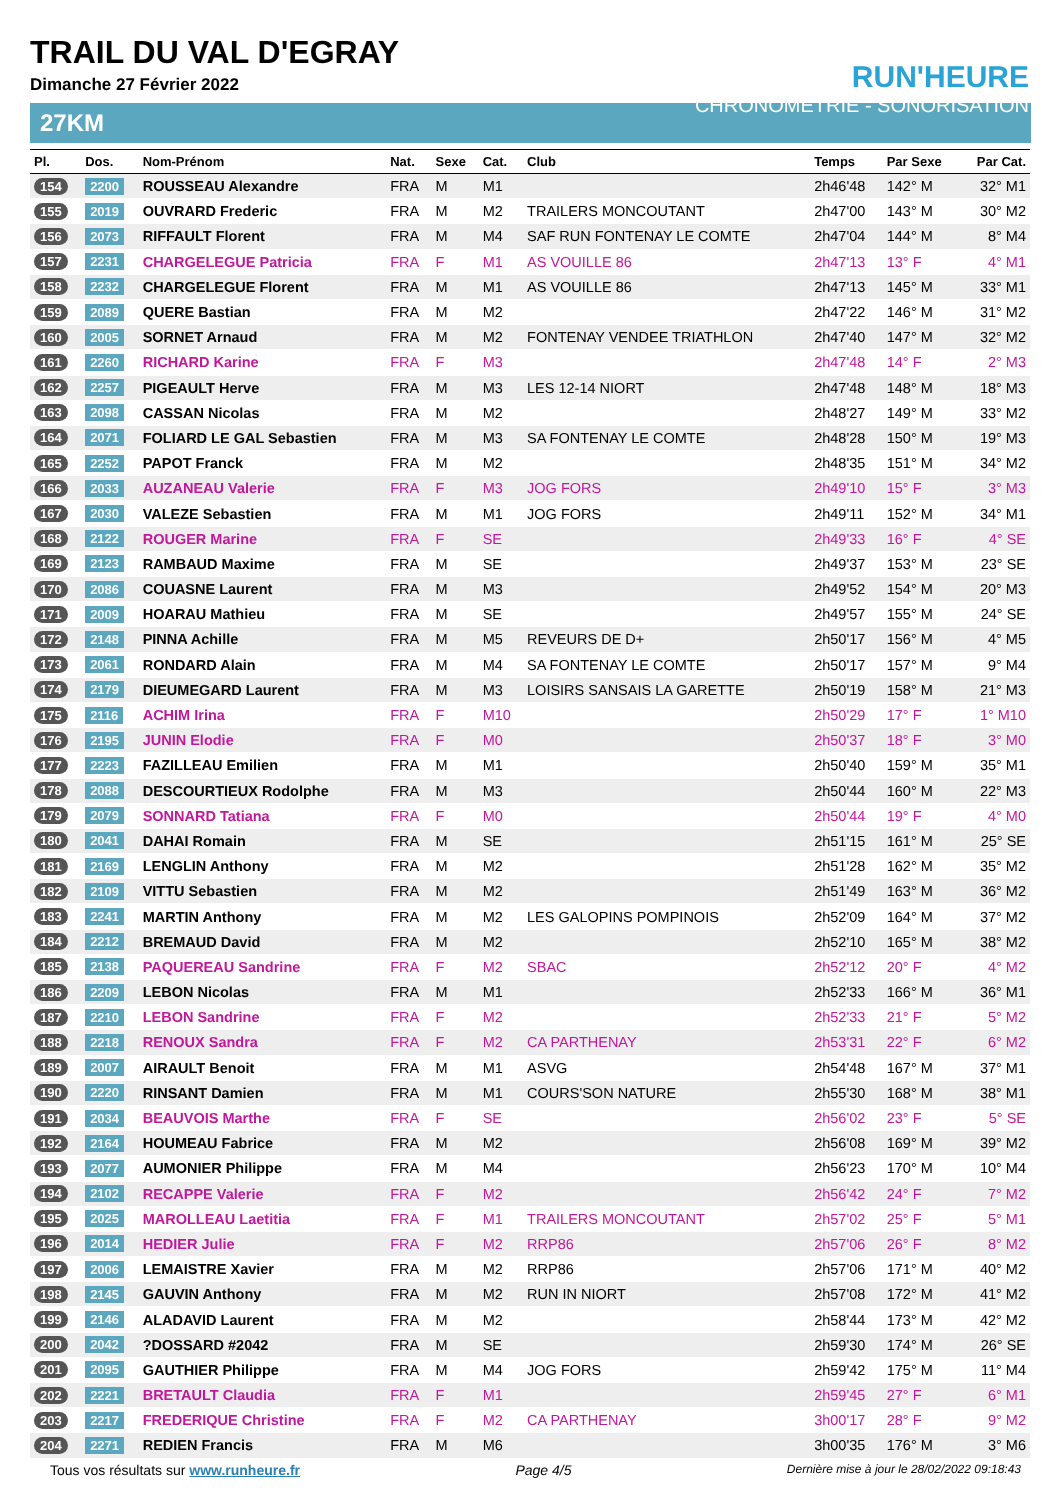TRAIL DU VAL D'EGRAY
Dimanche 27 Février 2022
RUN'HEURE
CHRONOMÉTRIE - SONORISATION
27KM
| Pl. | Dos. | Nom-Prénom | Nat. | Sexe | Cat. | Club | Temps | Par Sexe | Par Cat. |
| --- | --- | --- | --- | --- | --- | --- | --- | --- | --- |
| 154 | 2200 | ROUSSEAU Alexandre | FRA | M | M1 | | 2h46'48 | 142° M | 32° M1 |
| 155 | 2019 | OUVRARD Frederic | FRA | M | M2 | TRAILERS MONCOUTANT | 2h47'00 | 143° M | 30° M2 |
| 156 | 2073 | RIFFAULT Florent | FRA | M | M4 | SAF RUN FONTENAY LE COMTE | 2h47'04 | 144° M | 8° M4 |
| 157 | 2231 | CHARGELEGUE Patricia | FRA | F | M1 | AS VOUILLE 86 | 2h47'13 | 13° F | 4° M1 |
| 158 | 2232 | CHARGELEGUE Florent | FRA | M | M1 | AS VOUILLE 86 | 2h47'13 | 145° M | 33° M1 |
| 159 | 2089 | QUERE Bastian | FRA | M | M2 | | 2h47'22 | 146° M | 31° M2 |
| 160 | 2005 | SORNET Arnaud | FRA | M | M2 | FONTENAY VENDEE TRIATHLON | 2h47'40 | 147° M | 32° M2 |
| 161 | 2260 | RICHARD Karine | FRA | F | M3 | | 2h47'48 | 14° F | 2° M3 |
| 162 | 2257 | PIGEAULT Herve | FRA | M | M3 | LES 12-14 NIORT | 2h47'48 | 148° M | 18° M3 |
| 163 | 2098 | CASSAN Nicolas | FRA | M | M2 | | 2h48'27 | 149° M | 33° M2 |
| 164 | 2071 | FOLIARD LE GAL Sebastien | FRA | M | M3 | SA FONTENAY LE COMTE | 2h48'28 | 150° M | 19° M3 |
| 165 | 2252 | PAPOT Franck | FRA | M | M2 | | 2h48'35 | 151° M | 34° M2 |
| 166 | 2033 | AUZANEAU Valerie | FRA | F | M3 | JOG FORS | 2h49'10 | 15° F | 3° M3 |
| 167 | 2030 | VALEZE Sebastien | FRA | M | M1 | JOG FORS | 2h49'11 | 152° M | 34° M1 |
| 168 | 2122 | ROUGER Marine | FRA | F | SE | | 2h49'33 | 16° F | 4° SE |
| 169 | 2123 | RAMBAUD Maxime | FRA | M | SE | | 2h49'37 | 153° M | 23° SE |
| 170 | 2086 | COUASNE Laurent | FRA | M | M3 | | 2h49'52 | 154° M | 20° M3 |
| 171 | 2009 | HOARAU Mathieu | FRA | M | SE | | 2h49'57 | 155° M | 24° SE |
| 172 | 2148 | PINNA Achille | FRA | M | M5 | REVEURS DE D+ | 2h50'17 | 156° M | 4° M5 |
| 173 | 2061 | RONDARD Alain | FRA | M | M4 | SA FONTENAY LE COMTE | 2h50'17 | 157° M | 9° M4 |
| 174 | 2179 | DIEUMEGARD Laurent | FRA | M | M3 | LOISIRS SANSAIS LA GARETTE | 2h50'19 | 158° M | 21° M3 |
| 175 | 2116 | ACHIM Irina | FRA | F | M10 | | 2h50'29 | 17° F | 1° M10 |
| 176 | 2195 | JUNIN Elodie | FRA | F | M0 | | 2h50'37 | 18° F | 3° M0 |
| 177 | 2223 | FAZILLEAU Emilien | FRA | M | M1 | | 2h50'40 | 159° M | 35° M1 |
| 178 | 2088 | DESCOURTIEUX Rodolphe | FRA | M | M3 | | 2h50'44 | 160° M | 22° M3 |
| 179 | 2079 | SONNARD Tatiana | FRA | F | M0 | | 2h50'44 | 19° F | 4° M0 |
| 180 | 2041 | DAHAI Romain | FRA | M | SE | | 2h51'15 | 161° M | 25° SE |
| 181 | 2169 | LENGLIN Anthony | FRA | M | M2 | | 2h51'28 | 162° M | 35° M2 |
| 182 | 2109 | VITTU Sebastien | FRA | M | M2 | | 2h51'49 | 163° M | 36° M2 |
| 183 | 2241 | MARTIN Anthony | FRA | M | M2 | LES GALOPINS POMPINOIS | 2h52'09 | 164° M | 37° M2 |
| 184 | 2212 | BREMAUD David | FRA | M | M2 | | 2h52'10 | 165° M | 38° M2 |
| 185 | 2138 | PAQUEREAU Sandrine | FRA | F | M2 | SBAC | 2h52'12 | 20° F | 4° M2 |
| 186 | 2209 | LEBON Nicolas | FRA | M | M1 | | 2h52'33 | 166° M | 36° M1 |
| 187 | 2210 | LEBON Sandrine | FRA | F | M2 | | 2h52'33 | 21° F | 5° M2 |
| 188 | 2218 | RENOUX Sandra | FRA | F | M2 | CA PARTHENAY | 2h53'31 | 22° F | 6° M2 |
| 189 | 2007 | AIRAULT Benoit | FRA | M | M1 | ASVG | 2h54'48 | 167° M | 37° M1 |
| 190 | 2220 | RINSANT Damien | FRA | M | M1 | COURS'SON NATURE | 2h55'30 | 168° M | 38° M1 |
| 191 | 2034 | BEAUVOIS Marthe | FRA | F | SE | | 2h56'02 | 23° F | 5° SE |
| 192 | 2164 | HOUMEAU Fabrice | FRA | M | M2 | | 2h56'08 | 169° M | 39° M2 |
| 193 | 2077 | AUMONIER Philippe | FRA | M | M4 | | 2h56'23 | 170° M | 10° M4 |
| 194 | 2102 | RECAPPE Valerie | FRA | F | M2 | | 2h56'42 | 24° F | 7° M2 |
| 195 | 2025 | MAROLLEAU Laetitia | FRA | F | M1 | TRAILERS MONCOUTANT | 2h57'02 | 25° F | 5° M1 |
| 196 | 2014 | HEDIER Julie | FRA | F | M2 | RRP86 | 2h57'06 | 26° F | 8° M2 |
| 197 | 2006 | LEMAISTRE Xavier | FRA | M | M2 | RRP86 | 2h57'06 | 171° M | 40° M2 |
| 198 | 2145 | GAUVIN Anthony | FRA | M | M2 | RUN IN NIORT | 2h57'08 | 172° M | 41° M2 |
| 199 | 2146 | ALADAVID Laurent | FRA | M | M2 | | 2h58'44 | 173° M | 42° M2 |
| 200 | 2042 | ?DOSSARD #2042 | FRA | M | SE | | 2h59'30 | 174° M | 26° SE |
| 201 | 2095 | GAUTHIER Philippe | FRA | M | M4 | JOG FORS | 2h59'42 | 175° M | 11° M4 |
| 202 | 2221 | BRETAULT Claudia | FRA | F | M1 | | 2h59'45 | 27° F | 6° M1 |
| 203 | 2217 | FREDERIQUE Christine | FRA | F | M2 | CA PARTHENAY | 3h00'17 | 28° F | 9° M2 |
| 204 | 2271 | REDIEN Francis | FRA | M | M6 | | 3h00'35 | 176° M | 3° M6 |
Tous vos résultats sur www.runheure.fr Page 4/5 Dernière mise à jour le 28/02/2022 09:18:43